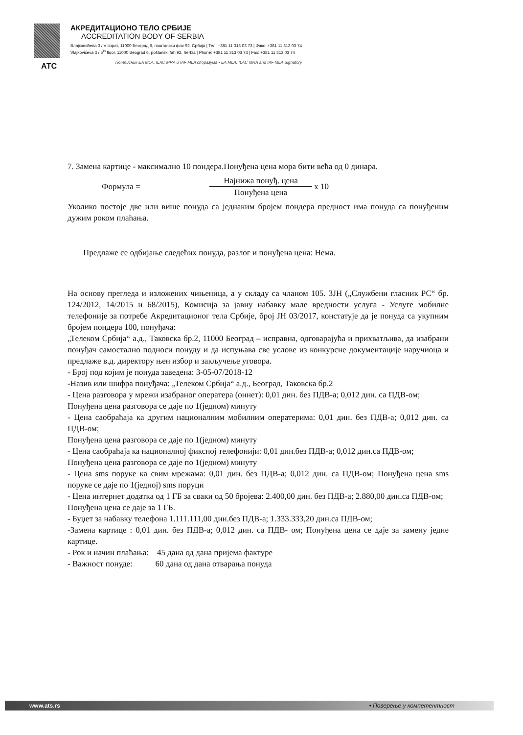АТС АКРЕДИТАЦИОНО ТЕЛО СРБИЈЕ
ACCREDITATION BODY OF SERBIA
Влајковићева 3 / V спрат, 11000 Београд 6, поштански фах 92, Србија | Тел: +381 11 313 03 73 | Факс: +381 11 313 03 74
Vlajkovićeva 3 / 5<sup>th</sup> floor, 11000 Beograd 6, poštanski fah 92, Serbia | Phone: +381 11 313 03 73 | Fax: +381 11 313 03 74
Потписник EA MLA, ILAC MRA и IAF MLA споразума • EA MLA, ILAC MRA and IAF MLA Signatory
7. Замена картице - максимално 10 пондера.Понуђена цена мора бити већа од 0 динара.
Формула =
Најнижа понуђ. цена
Понуђена цена
x 10
Уколико постоје две или више понуда са једнаким бројем пондера предност има понуда са понуђеним дужим роком плаћања.
Предлаже се одбијање следећих понуда, разлог и понуђена цена: Нема.
На основу прегледа и изложених чињеница, а у складу са чланом 105. ЗЈН („Службени гласник РС“ бр. 124/2012, 14/2015 и 68/2015), Комисија за јавну набавку мале вредности услуга - Услуге мобилне телефоније за потребе Акредитационог тела Србије, број ЈН 03/2017, констатује да је понуда са укупним бројем пондера 100, понуђача:
„Телеком Србија“ а.д., Таковска бр.2, 11000 Београд – исправна, одговарајућа и прихватљива, да изабрани понуђач самостално подноси понуду и да испуњава све услове из конкурсне документације наручиоца и предлаже в.д. директору њен избор и закључење уговора.
- Број под којим је понуда заведена: 3-05-07/2018-12
-Назив или шифра понуђача: „Телеком Србија“ а.д., Београд, Таковска бр.2
- Цена разговора у мрежи изабраног оператера (оннет): 0,01 дин. без ПДВ-а; 0,012 дин. са ПДВ-ом;
Понуђена цена разговора се даје по 1(једном) минуту
- Цена саобраћаја ка другим националним мобилним оператерима: 0,01 дин. без ПДВ-а; 0,012 дин. са ПДВ-ом;
Понуђена цена разговора се даје по 1(једном) минуту
- Цена саобраћаја ка националној фиксној телефонији: 0,01 дин.без ПДВ-а; 0,012 дин.са ПДВ-ом;
Понуђена цена разговора се даје по 1(једном) минуту
- Цена sms поруке ка свим мрежама: 0,01 дин. без ПДВ-а; 0,012 дин. са ПДВ-ом; Понуђена цена sms поруке се даје по 1(једној) sms поруци
- Цена интернет додатка од 1 ГБ за сваки од 50 бројева: 2.400,00 дин. без ПДВ-а; 2.880,00 дин.са ПДВ-ом;
Понуђена цена се даје за 1 ГБ.
- Буџет за набавку телефона 1.111.111,00 дин.без ПДВ-а; 1.333.333,20 дин.са ПДВ-ом;
-Замена картице : 0,01 дин. без ПДВ-а; 0,012 дин. са ПДВ- ом; Понуђена цена се даје за замену једне картице.
- Рок и начин плаћања: 45 дана од дана пријема фактуре
- Важност понуде: 60 дана од дана отварања понуда
www.ats.rs • Поверење у компетентност